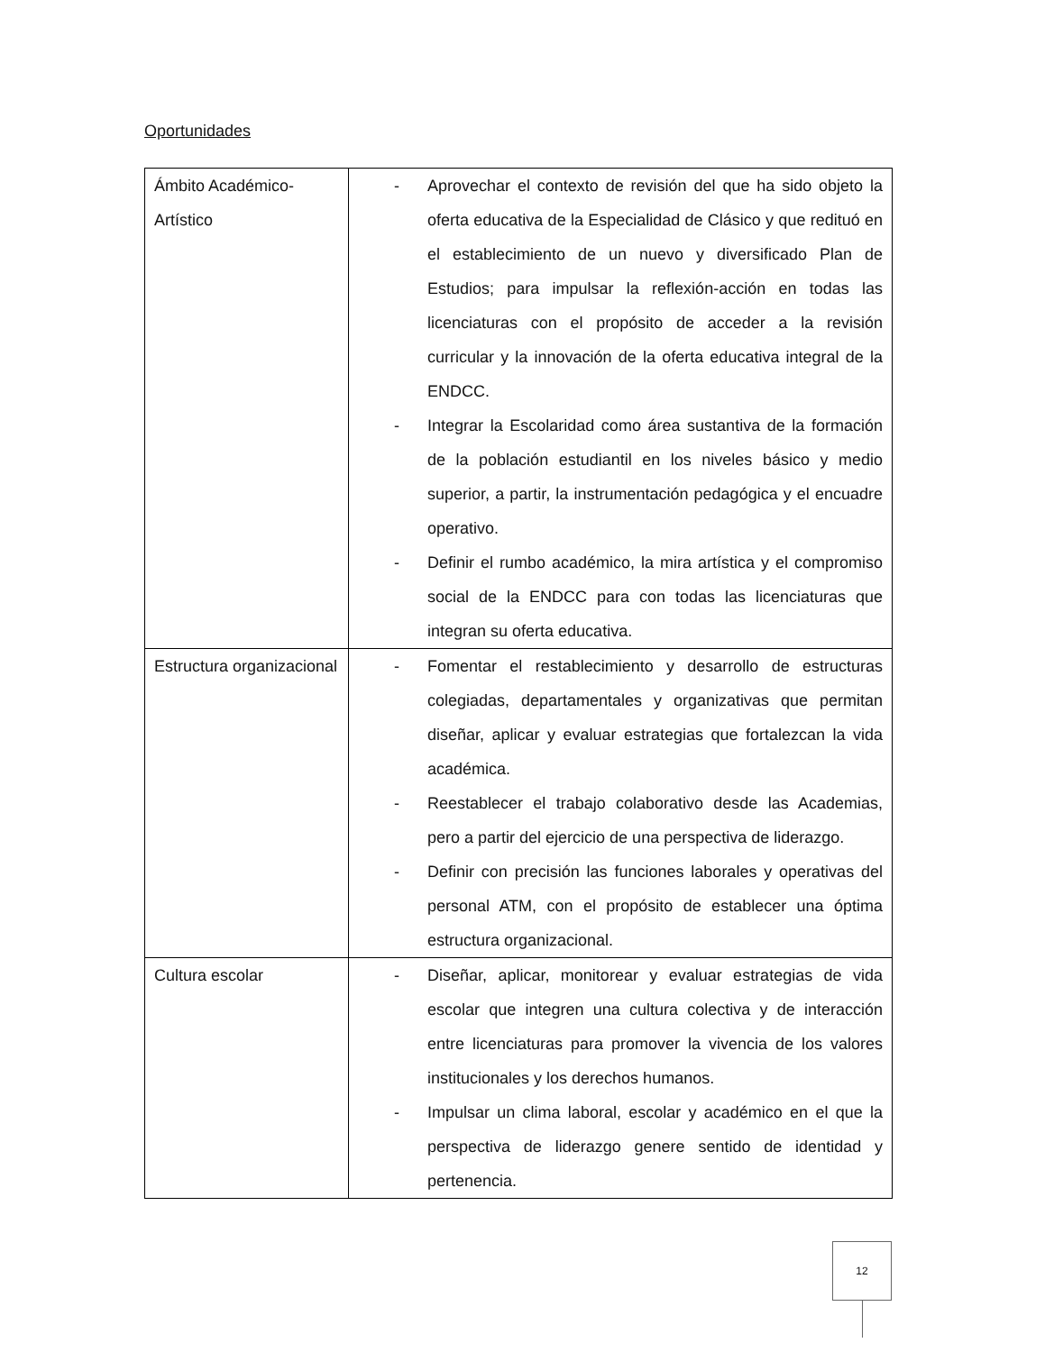Oportunidades
| Ámbito Académico-Artístico | - Aprovechar el contexto de revisión del que ha sido objeto la oferta educativa de la Especialidad de Clásico y que redituó en el establecimiento de un nuevo y diversificado Plan de Estudios; para impulsar la reflexión-acción en todas las licenciaturas con el propósito de acceder a la revisión curricular y la innovación de la oferta educativa integral de la ENDCC. - Integrar la Escolaridad como área sustantiva de la formación de la población estudiantil en los niveles básico y medio superior, a partir, la instrumentación pedagógica y el encuadre operativo. - Definir el rumbo académico, la mira artística y el compromiso social de la ENDCC para con todas las licenciaturas que integran su oferta educativa. |
| Estructura organizacional | - Fomentar el restablecimiento y desarrollo de estructuras colegiadas, departamentales y organizativas que permitan diseñar, aplicar y evaluar estrategias que fortalezcan la vida académica. - Reestablecer el trabajo colaborativo desde las Academias, pero a partir del ejercicio de una perspectiva de liderazgo. - Definir con precisión las funciones laborales y operativas del personal ATM, con el propósito de establecer una óptima estructura organizacional. |
| Cultura escolar | - Diseñar, aplicar, monitorear y evaluar estrategias de vida escolar que integren una cultura colectiva y de interacción entre licenciaturas para promover la vivencia de los valores institucionales y los derechos humanos. - Impulsar un clima laboral, escolar y académico en el que la perspectiva de liderazgo genere sentido de identidad y pertenencia. |
12